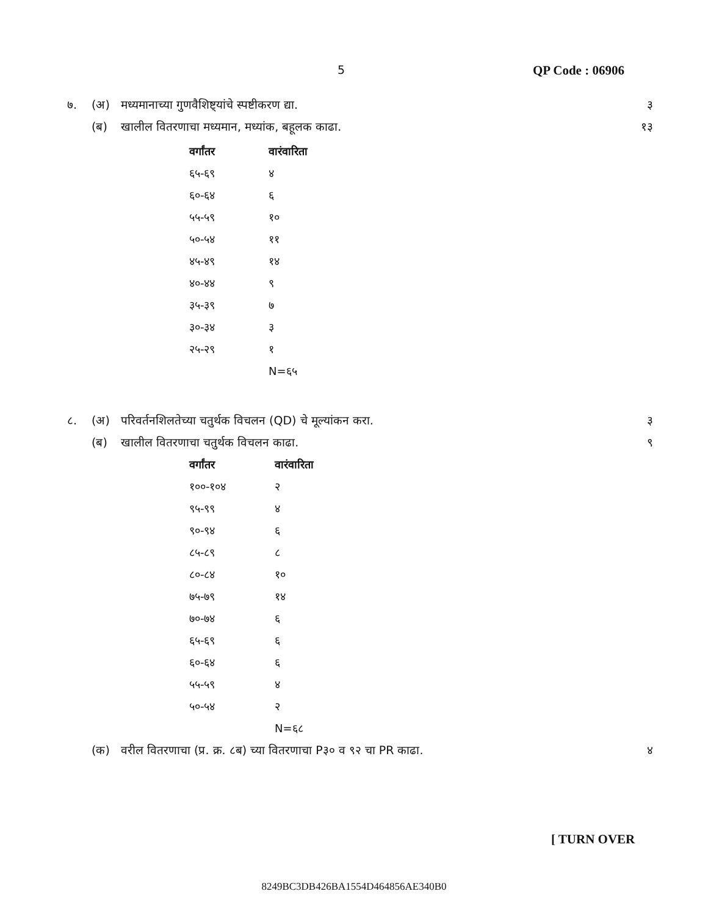5 QP Code : 06906
७. (अ) मध्यमानाच्या गुणवैशिष्ट्यांचे स्पष्टीकरण द्या. ३
(ब) खालील वितरणाचा मध्यमान, मध्यांक, बहूलक काढा. १३
| वर्गांतर | वारंवारिता |
| --- | --- |
| ६५-६९ | ४ |
| ६०-६४ | ६ |
| ५५-५९ | १० |
| ५०-५४ | ११ |
| ४५-४९ | १४ |
| ४०-४४ | ९ |
| ३५-३९ | ७ |
| ३०-३४ | ३ |
| २५-२९ | १ |
| | N=६५ |
८. (अ) परिवर्तनशिलतेच्या चतुर्थक विचलन (QD) चे मूल्यांकन करा. ३
(ब) खालील वितरणाचा चतुर्थक विचलन काढा. ९
| वर्गांतर | वारंवारिता |
| --- | --- |
| १००-१०४ | २ |
| ९५-९९ | ४ |
| ९०-९४ | ६ |
| ८५-८९ | ८ |
| ८०-८४ | १० |
| ७५-७९ | १४ |
| ७०-७४ | ६ |
| ६५-६९ | ६ |
| ६०-६४ | ६ |
| ५५-५९ | ४ |
| ५०-५४ | २ |
| | N=६८ |
(क) वरील वितरणाचा (प्र. क्र. ८ब) च्या वितरणाचा P३० व ९२ चा PR काढा. ४
[ TURN OVER
8249BC3DB426BA1554D464856AE340B0